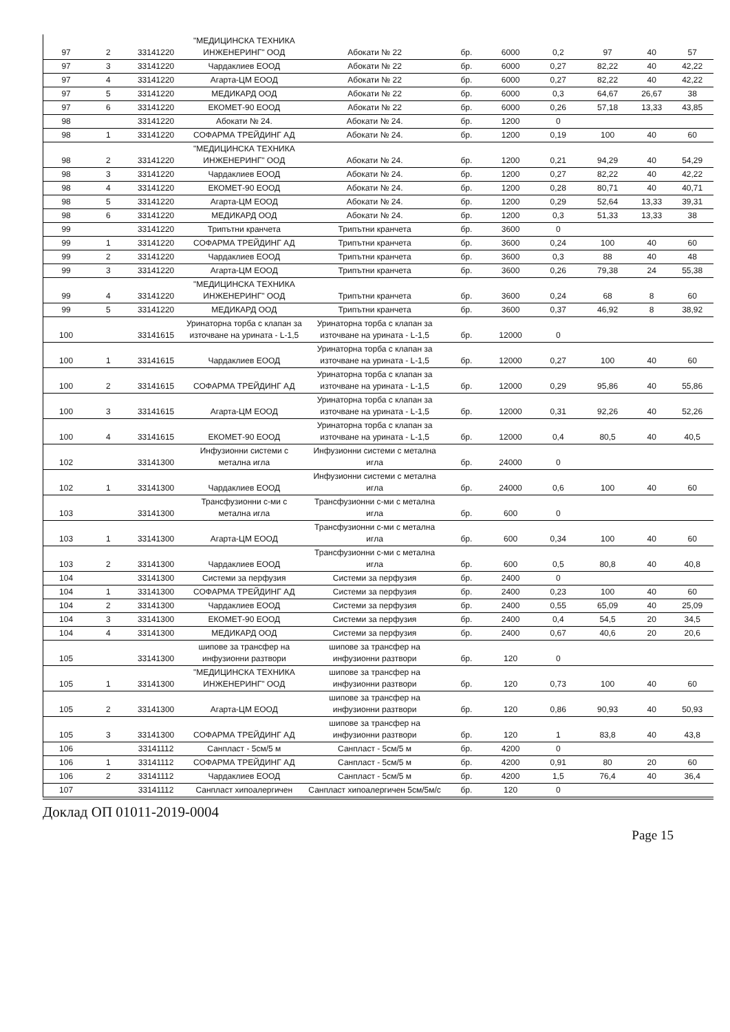| 97 | 2 | 33141220 | "МЕДИЦИНСКА ТЕХНИКА ИНЖЕНЕРИНГ" ООД | Абокати № 22 | бр. | 6000 | 0,2 | 97 | 40 | 57 |
| 97 | 3 | 33141220 | Чардаклиев ЕООД | Абокати № 22 | бр. | 6000 | 0,27 | 82,22 | 40 | 42,22 |
| 97 | 4 | 33141220 | Агарта-ЦМ ЕООД | Абокати № 22 | бр. | 6000 | 0,27 | 82,22 | 40 | 42,22 |
| 97 | 5 | 33141220 | МЕДИКАРД ООД | Абокати № 22 | бр. | 6000 | 0,3 | 64,67 | 26,67 | 38 |
| 97 | 6 | 33141220 | ЕКОМЕТ-90 ЕООД | Абокати № 22 | бр. | 6000 | 0,26 | 57,18 | 13,33 | 43,85 |
| 98 | | 33141220 | Абокати № 24. | Абокати № 24. | бр. | 1200 | 0 | | | |
| 98 | 1 | 33141220 | СОФАРМА ТРЕЙДИНГ АД | Абокати № 24. | бр. | 1200 | 0,19 | 100 | 40 | 60 |
| 98 | 2 | 33141220 | "МЕДИЦИНСКА ТЕХНИКА ИНЖЕНЕРИНГ" ООД | Абокати № 24. | бр. | 1200 | 0,21 | 94,29 | 40 | 54,29 |
| 98 | 3 | 33141220 | Чардаклиев ЕООД | Абокати № 24. | бр. | 1200 | 0,27 | 82,22 | 40 | 42,22 |
| 98 | 4 | 33141220 | ЕКОМЕТ-90 ЕООД | Абокати № 24. | бр. | 1200 | 0,28 | 80,71 | 40 | 40,71 |
| 98 | 5 | 33141220 | Агарта-ЦМ ЕООД | Абокати № 24. | бр. | 1200 | 0,29 | 52,64 | 13,33 | 39,31 |
| 98 | 6 | 33141220 | МЕДИКАРД ООД | Абокати № 24. | бр. | 1200 | 0,3 | 51,33 | 13,33 | 38 |
| 99 | | 33141220 | Трипътни кранчета | Трипътни кранчета | бр. | 3600 | 0 | | | |
| 99 | 1 | 33141220 | СОФАРМА ТРЕЙДИНГ АД | Трипътни кранчета | бр. | 3600 | 0,24 | 100 | 40 | 60 |
| 99 | 2 | 33141220 | Чардаклиев ЕООД | Трипътни кранчета | бр. | 3600 | 0,3 | 88 | 40 | 48 |
| 99 | 3 | 33141220 | Агарта-ЦМ ЕООД | Трипътни кранчета | бр. | 3600 | 0,26 | 79,38 | 24 | 55,38 |
| 99 | 4 | 33141220 | "МЕДИЦИНСКА ТЕХНИКА ИНЖЕНЕРИНГ" ООД | Трипътни кранчета | бр. | 3600 | 0,24 | 68 | 8 | 60 |
| 99 | 5 | 33141220 | МЕДИКАРД ООД | Трипътни кранчета | бр. | 3600 | 0,37 | 46,92 | 8 | 38,92 |
| 100 | | 33141615 | Уринаторна торба с клапан за източване на урината - L-1,5 | Уринаторна торба с клапан за източване на урината - L-1,5 | бр. | 12000 | 0 | | | |
| 100 | 1 | 33141615 | Чардаклиев ЕООД | Уринаторна торба с клапан за източване на урината - L-1,5 | бр. | 12000 | 0,27 | 100 | 40 | 60 |
| 100 | 2 | 33141615 | СОФАРМА ТРЕЙДИНГ АД | Уринаторна торба с клапан за източване на урината - L-1,5 | бр. | 12000 | 0,29 | 95,86 | 40 | 55,86 |
| 100 | 3 | 33141615 | Агарта-ЦМ ЕООД | Уринаторна торба с клапан за източване на урината - L-1,5 | бр. | 12000 | 0,31 | 92,26 | 40 | 52,26 |
| 100 | 4 | 33141615 | ЕКОМЕТ-90 ЕООД | Уринаторна торба с клапан за източване на урината - L-1,5 | бр. | 12000 | 0,4 | 80,5 | 40 | 40,5 |
| 102 | | 33141300 | Инфузионни системи с метална игла | Инфузионни системи с метална игла | бр. | 24000 | 0 | | | |
| 102 | 1 | 33141300 | Чардаклиев ЕООД | Инфузионни системи с метална игла | бр. | 24000 | 0,6 | 100 | 40 | 60 |
| 103 | | 33141300 | Трансфузионни с-ми с метална игла | Трансфузионни с-ми с метална игла | бр. | 600 | 0 | | | |
| 103 | 1 | 33141300 | Агарта-ЦМ ЕООД | Трансфузионни с-ми с метална игла | бр. | 600 | 0,34 | 100 | 40 | 60 |
| 103 | 2 | 33141300 | Чардаклиев ЕООД | Трансфузионни с-ми с метална игла | бр. | 600 | 0,5 | 80,8 | 40 | 40,8 |
| 104 | | 33141300 | Системи за перфузия | Системи за перфузия | бр. | 2400 | 0 | | | |
| 104 | 1 | 33141300 | СОФАРМА ТРЕЙДИНГ АД | Системи за перфузия | бр. | 2400 | 0,23 | 100 | 40 | 60 |
| 104 | 2 | 33141300 | Чардаклиев ЕООД | Системи за перфузия | бр. | 2400 | 0,55 | 65,09 | 40 | 25,09 |
| 104 | 3 | 33141300 | ЕКОМЕТ-90 ЕООД | Системи за перфузия | бр. | 2400 | 0,4 | 54,5 | 20 | 34,5 |
| 104 | 4 | 33141300 | МЕДИКАРД ООД | Системи за перфузия | бр. | 2400 | 0,67 | 40,6 | 20 | 20,6 |
| 105 | | 33141300 | шипове за трансфер на инфузионни разтвори | шипове за трансфер на инфузионни разтвори | бр. | 120 | 0 | | | |
| 105 | 1 | 33141300 | "МЕДИЦИНСКА ТЕХНИКА ИНЖЕНЕРИНГ" ООД | шипове за трансфер на инфузионни разтвори | бр. | 120 | 0,73 | 100 | 40 | 60 |
| 105 | 2 | 33141300 | Агарта-ЦМ ЕООД | шипове за трансфер на инфузионни разтвори | бр. | 120 | 0,86 | 90,93 | 40 | 50,93 |
| 105 | 3 | 33141300 | СОФАРМА ТРЕЙДИНГ АД | шипове за трансфер на инфузионни разтвори | бр. | 120 | 1 | 83,8 | 40 | 43,8 |
| 106 | | 33141112 | Санпласт - 5см/5 м | Санпласт - 5см/5 м | бр. | 4200 | 0 | | | |
| 106 | 1 | 33141112 | СОФАРМА ТРЕЙДИНГ АД | Санпласт - 5см/5 м | бр. | 4200 | 0,91 | 80 | 20 | 60 |
| 106 | 2 | 33141112 | Чардаклиев ЕООД | Санпласт - 5см/5 м | бр. | 4200 | 1,5 | 76,4 | 40 | 36,4 |
| 107 | | 33141112 | Санпласт хипоалергичен | Санпласт хипоалергичен 5см/5м/с | бр. | 120 | 0 | | | |
Доклад ОП 01011-2019-0004
Page 15